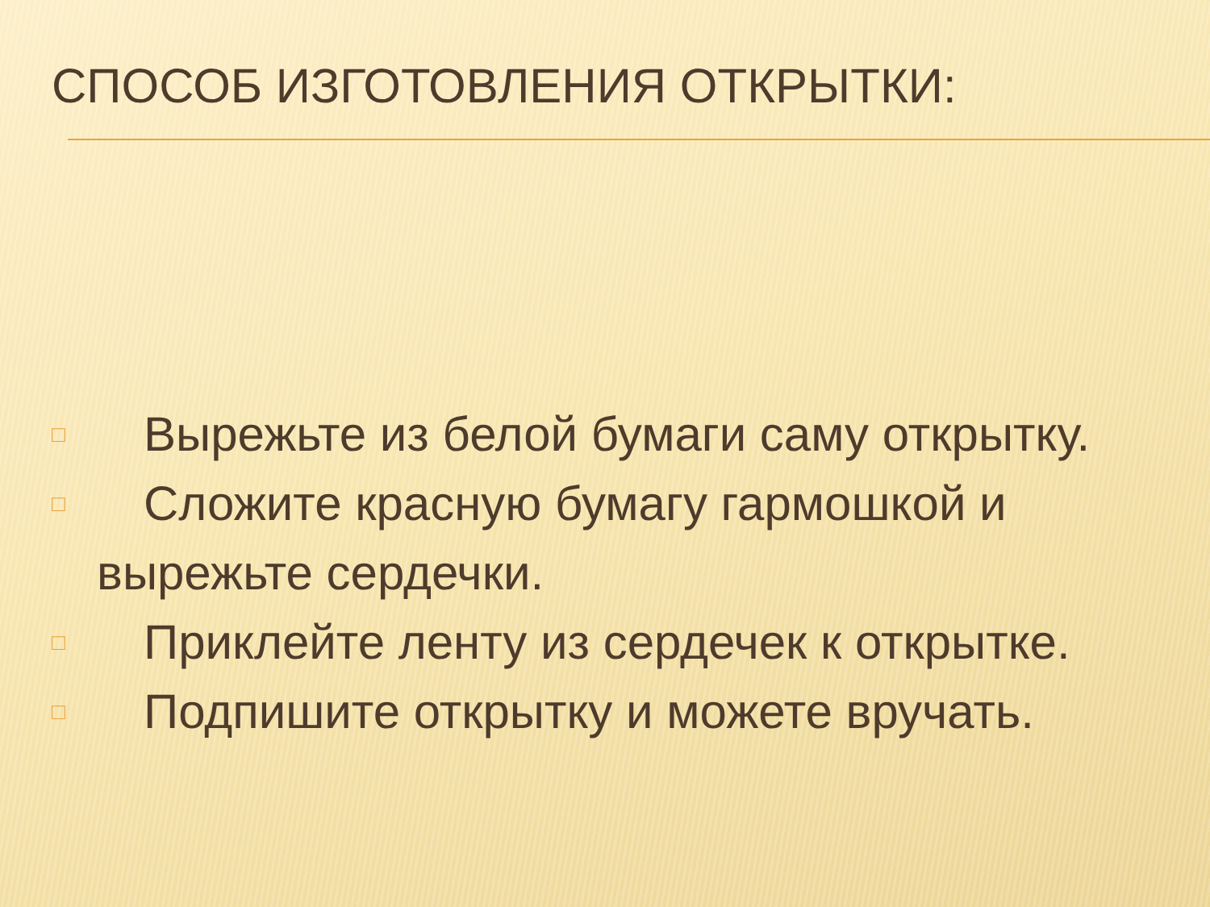СПОСОБ ИЗГОТОВЛЕНИЯ ОТКРЫТКИ:
□ Вырежьте из белой бумаги саму открытку.
□ Сложите красную бумагу гармошкой и вырежьте сердечки.
□ Приклейте ленту из сердечек к открытке.
□ Подпишите открытку и можете вручать.